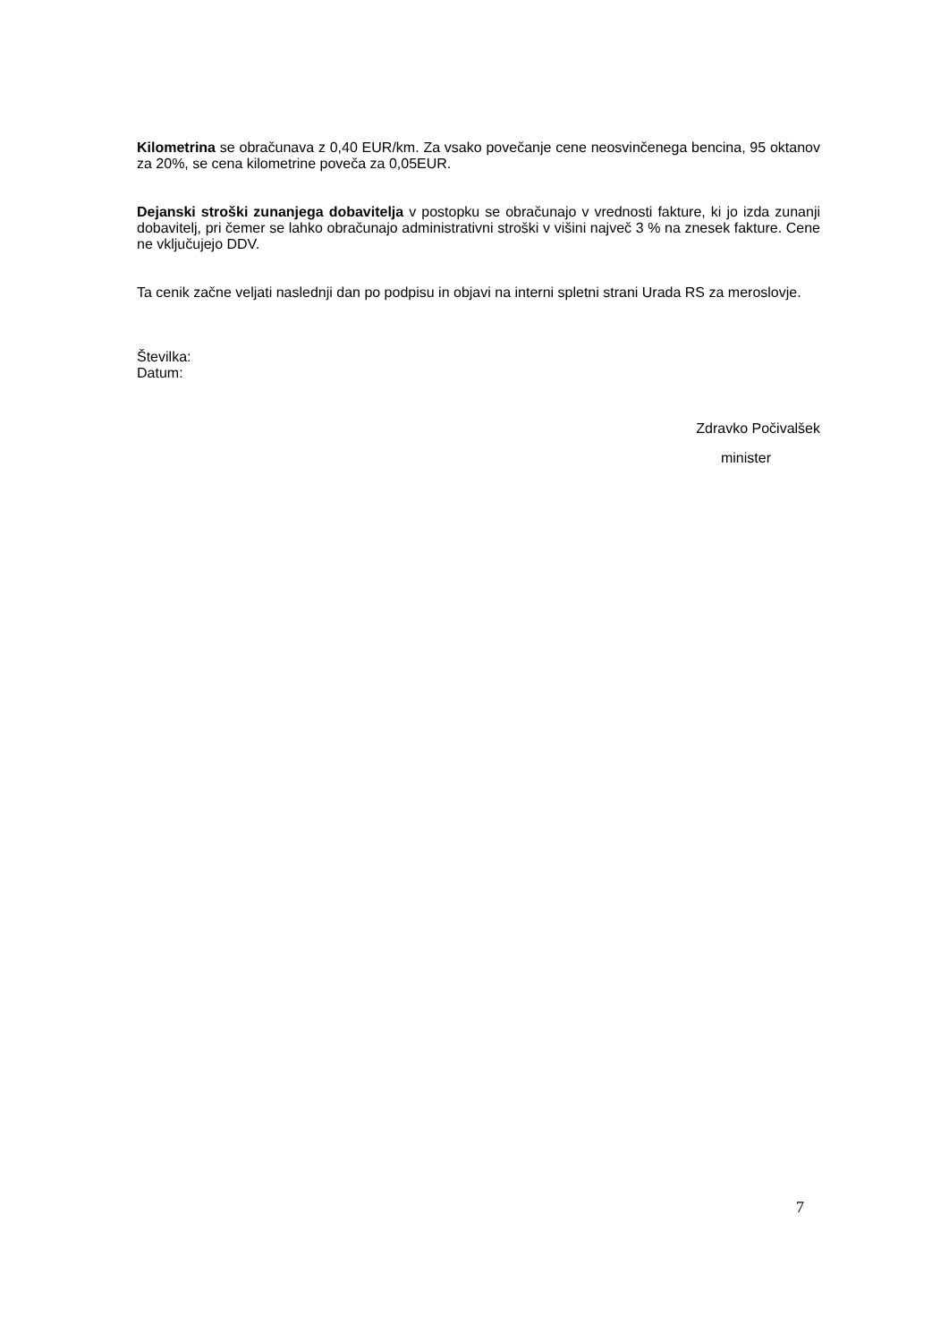Kilometrina se obračunava z 0,40 EUR/km. Za vsako povečanje cene neosvinčenega bencina, 95 oktanov za 20%, se cena kilometrine poveča za 0,05EUR.
Dejanski stroški zunanjega dobavitelja v postopku se obračunajo v vrednosti fakture, ki jo izda zunanji dobavitelj, pri čemer se lahko obračunajo administrativni stroški v višini največ 3 % na znesek fakture. Cene ne vključujejo DDV.
Ta cenik začne veljati naslednji dan po podpisu in objavi na interni spletni strani Urada RS za meroslovje.
Številka:
Datum:
Zdravko Počivalšek
minister
7